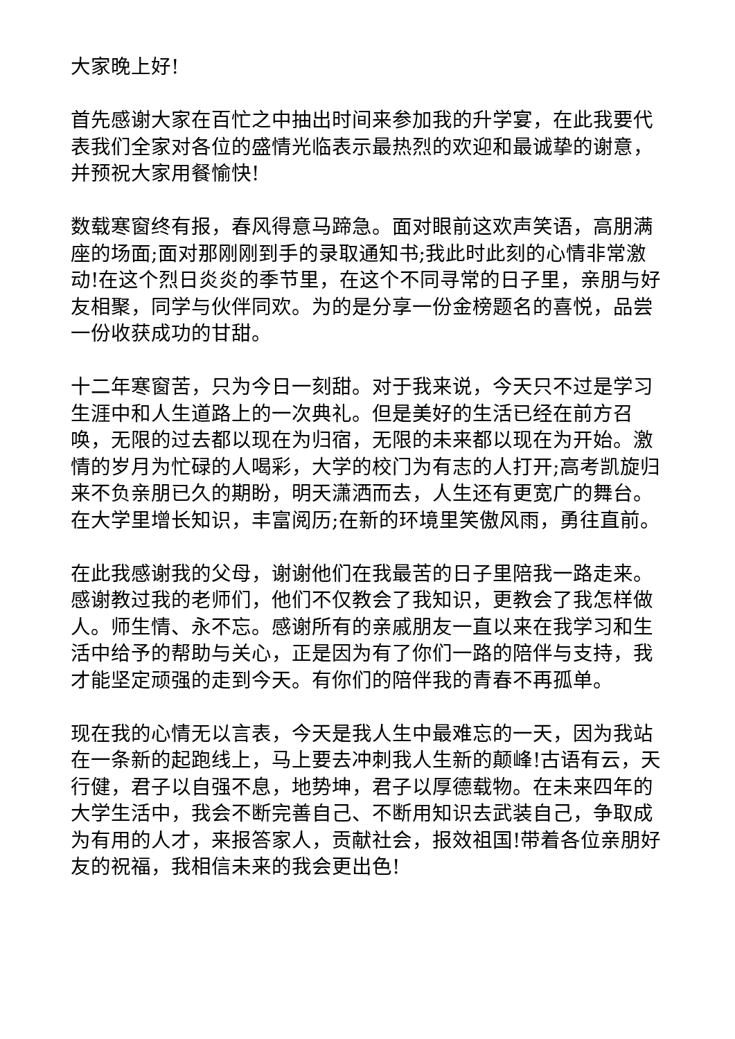大家晚上好!
首先感谢大家在百忙之中抽出时间来参加我的升学宴，在此我要代表我们全家对各位的盛情光临表示最热烈的欢迎和最诚挚的谢意，并预祝大家用餐愉快!
数载寒窗终有报，春风得意马蹄急。面对眼前这欢声笑语，高朋满座的场面;面对那刚刚到手的录取通知书;我此时此刻的心情非常激动!在这个烈日炎炎的季节里，在这个不同寻常的日子里，亲朋与好友相聚，同学与伙伴同欢。为的是分享一份金榜题名的喜悦，品尝一份收获成功的甘甜。
十二年寒窗苦，只为今日一刻甜。对于我来说，今天只不过是学习生涯中和人生道路上的一次典礼。但是美好的生活已经在前方召唤，无限的过去都以现在为归宿，无限的未来都以现在为开始。激情的岁月为忙碌的人喝彩，大学的校门为有志的人打开;高考凯旋归来不负亲朋已久的期盼，明天潇洒而去，人生还有更宽广的舞台。在大学里增长知识，丰富阅历;在新的环境里笑傲风雨，勇往直前。
在此我感谢我的父母，谢谢他们在我最苦的日子里陪我一路走来。感谢教过我的老师们，他们不仅教会了我知识，更教会了我怎样做人。师生情、永不忘。感谢所有的亲戚朋友一直以来在我学习和生活中给予的帮助与关心，正是因为有了你们一路的陪伴与支持，我才能坚定顽强的走到今天。有你们的陪伴我的青春不再孤单。
现在我的心情无以言表，今天是我人生中最难忘的一天，因为我站在一条新的起跑线上，马上要去冲刺我人生新的颠峰!古语有云，天行健，君子以自强不息，地势坤，君子以厚德载物。在未来四年的大学生活中，我会不断完善自己、不断用知识去武装自己，争取成为有用的人才，来报答家人，贡献社会，报效祖国!带着各位亲朋好友的祝福，我相信未来的我会更出色!